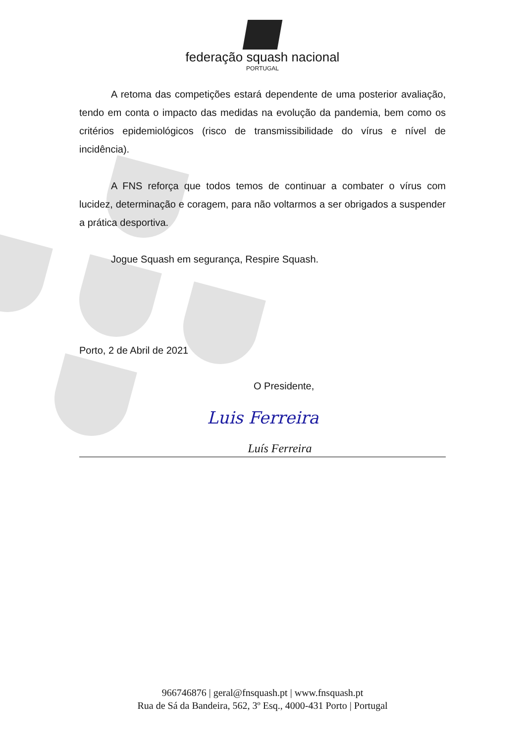federação squash nacional
PORTUGAL
A retoma das competições estará dependente de uma posterior avaliação, tendo em conta o impacto das medidas na evolução da pandemia, bem como os critérios epidemiológicos (risco de transmissibilidade do vírus e nível de incidência).
A FNS reforça que todos temos de continuar a combater o vírus com lucidez, determinação e coragem, para não voltarmos a ser obrigados a suspender a prática desportiva.
Jogue Squash em segurança, Respire Squash.
Porto, 2 de Abril de 2021
O Presidente,
Luis Ferreira
Luís Ferreira
966746876 | geral@fnsquash.pt | www.fnsquash.pt
Rua de Sá da Bandeira, 562, 3º Esq., 4000-431 Porto | Portugal